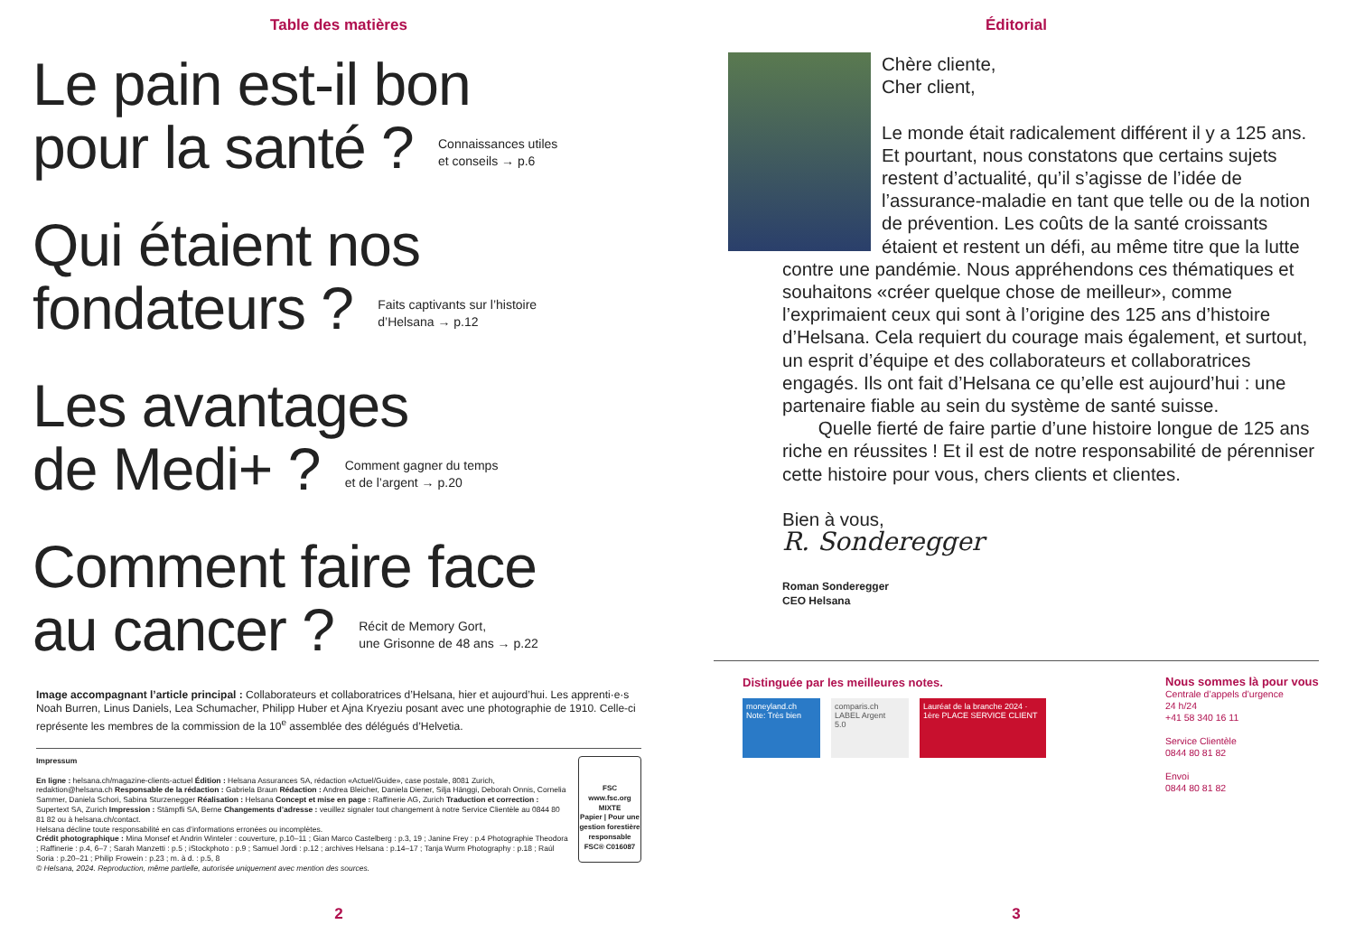Table des matières
Le pain est-il bon
pour la santé ? Connaissances utiles
et conseils → p.6
Qui étaient nos
fondateurs ? Faits captivants sur l’histoire
d’Helsana → p.12
Les avantages
de Medi+ ? Comment gagner du temps
et de l’argent → p.20
Comment faire face
au cancer ? Récit de Memory Gort,
une Grisonne de 48 ans → p.22
Image accompagnant l’article principal : Collaborateurs et collaboratrices d’Helsana, hier et aujourd’hui. Les apprenti·e·s Noah Burren, Linus Daniels, Lea Schumacher, Philipp Huber et Ajna Kryeziu posant avec une photographie de 1910. Celle-ci représente les membres de la commission de la 10<sup>e</sup> assemblée des délégués d’Helvetia.
Impressum
En ligne : helsana.ch/magazine-clients-actuel Édition : Helsana Assurances SA, rédaction «Actuel/Guide», case postale, 8081 Zurich, redaktion@helsana.ch Responsable de la rédaction : Gabriela Braun Rédaction : Andrea Bleicher, Daniela Diener, Silja Hänggi, Deborah Onnis, Cornelia Sammer, Daniela Schori, Sabina Sturzenegger Réalisation : Helsana Concept et mise en page : Raffinerie AG, Zurich Traduction et correction : Supertext SA, Zurich Impression : Stämpfli SA, Berne Changements d’adresse : veuillez signaler tout changement à notre Service Clientèle au 0844 80 81 82 ou à helsana.ch/contact.
Helsana décline toute responsabilité en cas d’informations erronées ou incomplètes.
Crédit photographique : Mina Monsef et Andrin Winteler : couverture, p.10–11 ; Gian Marco Castelberg : p.3, 19 ; Janine Frey : p.4 Photographie Theodora ; Raffinerie : p.4, 6–7 ; Sarah Manzetti : p.5 ; iStockphoto : p.9 ; Samuel Jordi : p.12 ; archives Helsana : p.14–17 ; Tanja Wurm Photography : p.18 ; Raúl Soria : p.20–21 ; Philip Frowein : p.23 ; m. à d. : p.5, 8
© Helsana, 2024. Reproduction, même partielle, autorisée uniquement avec mention des sources.
FSC
www.fsc.org
MIXTE
Papier | Pour une gestion forestière responsable
FSC® C016087
2
Éditorial
Chère cliente,
Cher client,
Le monde était radicalement différent il y a 125 ans. Et pourtant, nous constatons que certains sujets restent d’actualité, qu’il s’agisse de l’idée de l’assurance-maladie en tant que telle ou de la notion de prévention. Les coûts de la santé croissants étaient et restent un défi, au même titre que la lutte contre une pandémie. Nous appréhendons ces thématiques et souhaitons «créer quelque chose de meilleur», comme l’exprimaient ceux qui sont à l’origine des 125 ans d’histoire d’Helsana. Cela requiert du courage mais également, et surtout, un esprit d’équipe et des collaborateurs et collaboratrices engagés. Ils ont fait d’Helsana ce qu’elle est aujourd’hui : une partenaire fiable au sein du système de santé suisse.
Quelle fierté de faire partie d’une histoire longue de 125 ans riche en réussites ! Et il est de notre responsabilité de pérenniser cette histoire pour vous, chers clients et clientes.
Bien à vous,
R. Sonderegger
Roman Sonderegger
CEO Helsana
Distinguée par les meilleures notes.
moneyland.ch
Note: Très bien
comparis.ch
LABEL Argent
5.0
Lauréat de la branche 2024 · 1ère PLACE SERVICE CLIENT
Nous sommes là pour vous
Centrale d’appels d’urgence
24 h/24
+41 58 340 16 11
Service Clientèle
0844 80 81 82
Envoi
0844 80 81 82
3